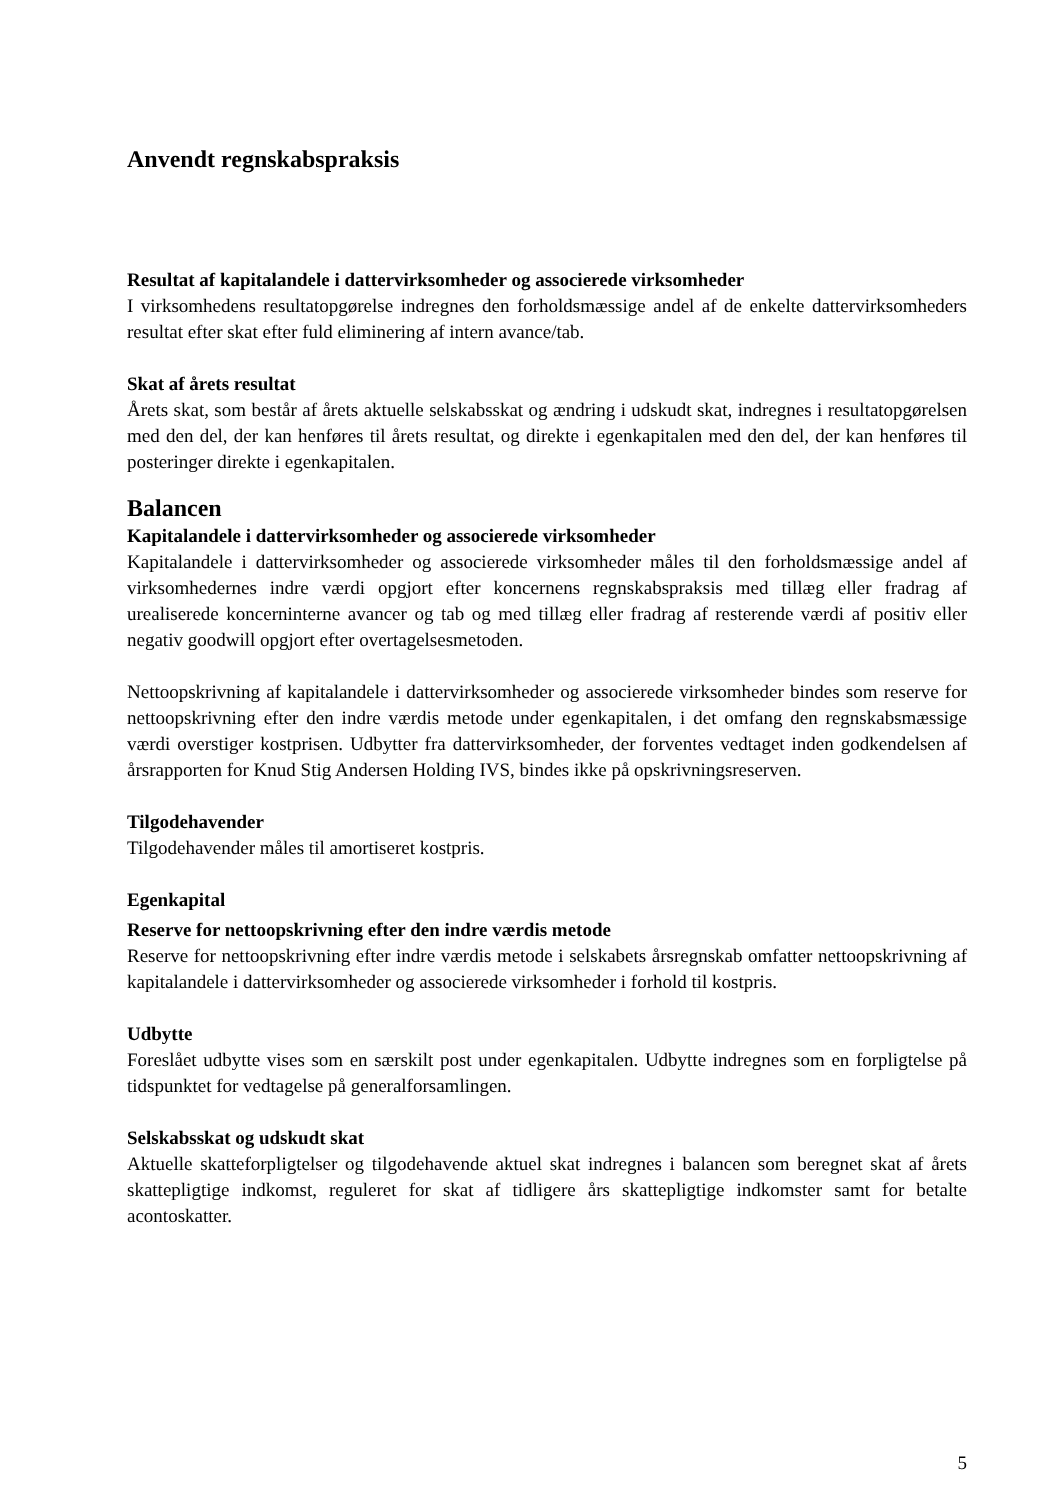Anvendt regnskabspraksis
Resultat af kapitalandele i dattervirksomheder og associerede virksomheder
I virksomhedens resultatopgørelse indregnes den forholdsmæssige andel af de enkelte dattervirksomheders resultat efter skat efter fuld eliminering af intern avance/tab.
Skat af årets resultat
Årets skat, som består af årets aktuelle selskabsskat og ændring i udskudt skat, indregnes i resultatopgørelsen med den del, der kan henføres til årets resultat, og direkte i egenkapitalen med den del, der kan henføres til posteringer direkte i egenkapitalen.
Balancen
Kapitalandele i dattervirksomheder og associerede virksomheder
Kapitalandele i dattervirksomheder og associerede virksomheder måles til den forholdsmæssige andel af virksomhedernes indre værdi opgjort efter koncernens regnskabspraksis med tillæg eller fradrag af urealiserede koncerninterne avancer og tab og med tillæg eller fradrag af resterende værdi af positiv eller negativ goodwill opgjort efter overtagelsesmetoden.
Nettoopskrivning af kapitalandele i dattervirksomheder og associerede virksomheder bindes som reserve for nettoopskrivning efter den indre værdis metode under egenkapitalen, i det omfang den regnskabsmæssige værdi overstiger kostprisen. Udbytter fra dattervirksomheder, der forventes vedtaget inden godkendelsen af årsrapporten for Knud Stig Andersen Holding IVS, bindes ikke på opskrivningsreserven.
Tilgodehavender
Tilgodehavender måles til amortiseret kostpris.
Egenkapital
Reserve for nettoopskrivning efter den indre værdis metode
Reserve for nettoopskrivning efter indre værdis metode i selskabets årsregnskab omfatter nettoopskrivning af kapitalandele i dattervirksomheder og associerede virksomheder i forhold til kostpris.
Udbytte
Foreslået udbytte vises som en særskilt post under egenkapitalen. Udbytte indregnes som en forpligtelse på tidspunktet for vedtagelse på generalforsamlingen.
Selskabsskat og udskudt skat
Aktuelle skatteforpligtelser og tilgodehavende aktuel skat indregnes i balancen som beregnet skat af årets skattepligtige indkomst, reguleret for skat af tidligere års skattepligtige indkomster samt for betalte acontoskatter.
5